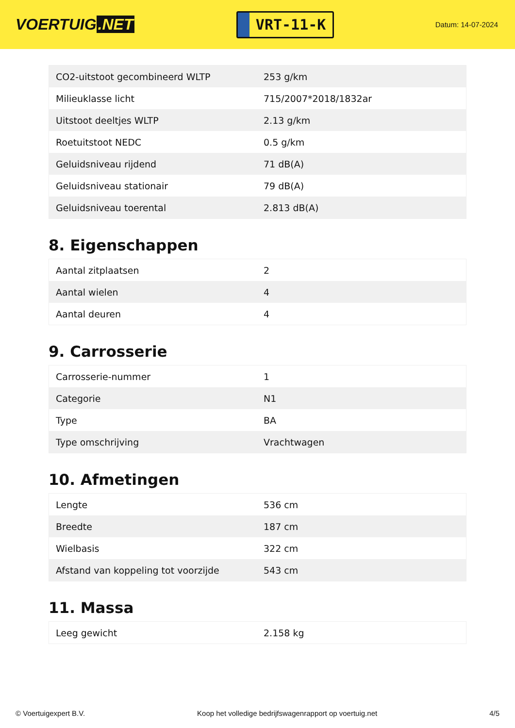VOERTUIG.NET
VRT-11-K
Datum: 14-07-2024
| CO2-uitstoot gecombineerd WLTP | 253 g/km |
| Milieuklasse licht | 715/2007*2018/1832ar |
| Uitstoot deeltjes WLTP | 2.13 g/km |
| Roetuitstoot NEDC | 0.5 g/km |
| Geluidsniveau rijdend | 71 dB(A) |
| Geluidsniveau stationair | 79 dB(A) |
| Geluidsniveau toerental | 2.813 dB(A) |
8. Eigenschappen
| Aantal zitplaatsen | 2 |
| Aantal wielen | 4 |
| Aantal deuren | 4 |
9. Carrosserie
| Carrosserie-nummer | 1 |
| Categorie | N1 |
| Type | BA |
| Type omschrijving | Vrachtwagen |
10. Afmetingen
| Lengte | 536 cm |
| Breedte | 187 cm |
| Wielbasis | 322 cm |
| Afstand van koppeling tot voorzijde | 543 cm |
11. Massa
| Leeg gewicht | 2.158 kg |
© Voertuigexpert B.V. Koop het volledige bedrijfswagenrapport op voertuig.net 4/5